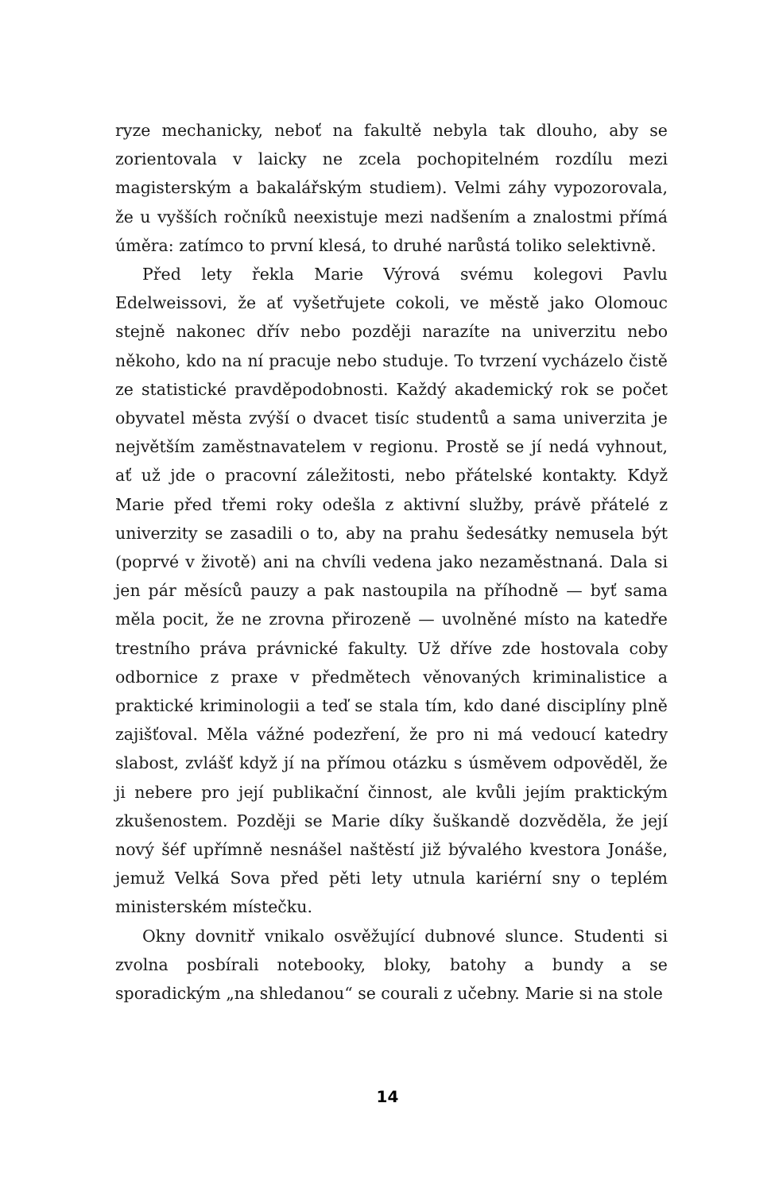ryze mechanicky, neboť na fakultě nebyla tak dlouho, aby se zorientovala v laicky ne zcela pochopitelném rozdílu mezi magisterským a bakalářským studiem). Velmi záhy vypozorovala, že u vyšších ročníků neexistuje mezi nadšením a znalostmi přímá úměra: zatímco to první klesá, to druhé narůstá toliko selektivně.
Před lety řekla Marie Výrová svému kolegovi Pavlu Edelweissovi, že ať vyšetřujete cokoli, ve městě jako Olomouc stejně nakonec dřív nebo později narazíte na univerzitu nebo někoho, kdo na ní pracuje nebo studuje. To tvrzení vycházelo čistě ze statistické pravděpodobnosti. Každý akademický rok se počet obyvatel města zvýší o dvacet tisíc studentů a sama univerzita je největším zaměstnavatelem v regionu. Prostě se jí nedá vyhnout, ať už jde o pracovní záležitosti, nebo přátelské kontakty. Když Marie před třemi roky odešla z aktivní služby, právě přátelé z univerzity se zasadili o to, aby na prahu šedesátky nemusela být (poprvé v životě) ani na chvíli vedena jako nezaměstnaná. Dala si jen pár měsíců pauzy a pak nastoupila na příhodně — byť sama měla pocit, že ne zrovna přirozeně — uvolněné místo na katedře trestního práva právnické fakulty. Už dříve zde hostovala coby odbornice z praxe v předmětech věnovaných kriminalistice a praktické kriminologii a teď se stala tím, kdo dané disciplíny plně zajišťoval. Měla vážné podezření, že pro ni má vedoucí katedry slabost, zvlášť když jí na přímou otázku s úsměvem odpověděl, že ji nebere pro její publikační činnost, ale kvůli jejím praktickým zkušenostem. Později se Marie díky šuškandě dozvěděla, že její nový šéf upřímně nesnášel naštěstí již bývalého kvestora Jonáše, jemuž Velká Sova před pěti lety utnula kariérní sny o teplém ministerském místečku.
Okny dovnitř vnikalo osvěžující dubnové slunce. Studenti si zvolna posbírali notebooky, bloky, batohy a bundy a se sporadickým „na shledanou“ se courali z učebny. Marie si na stole
14